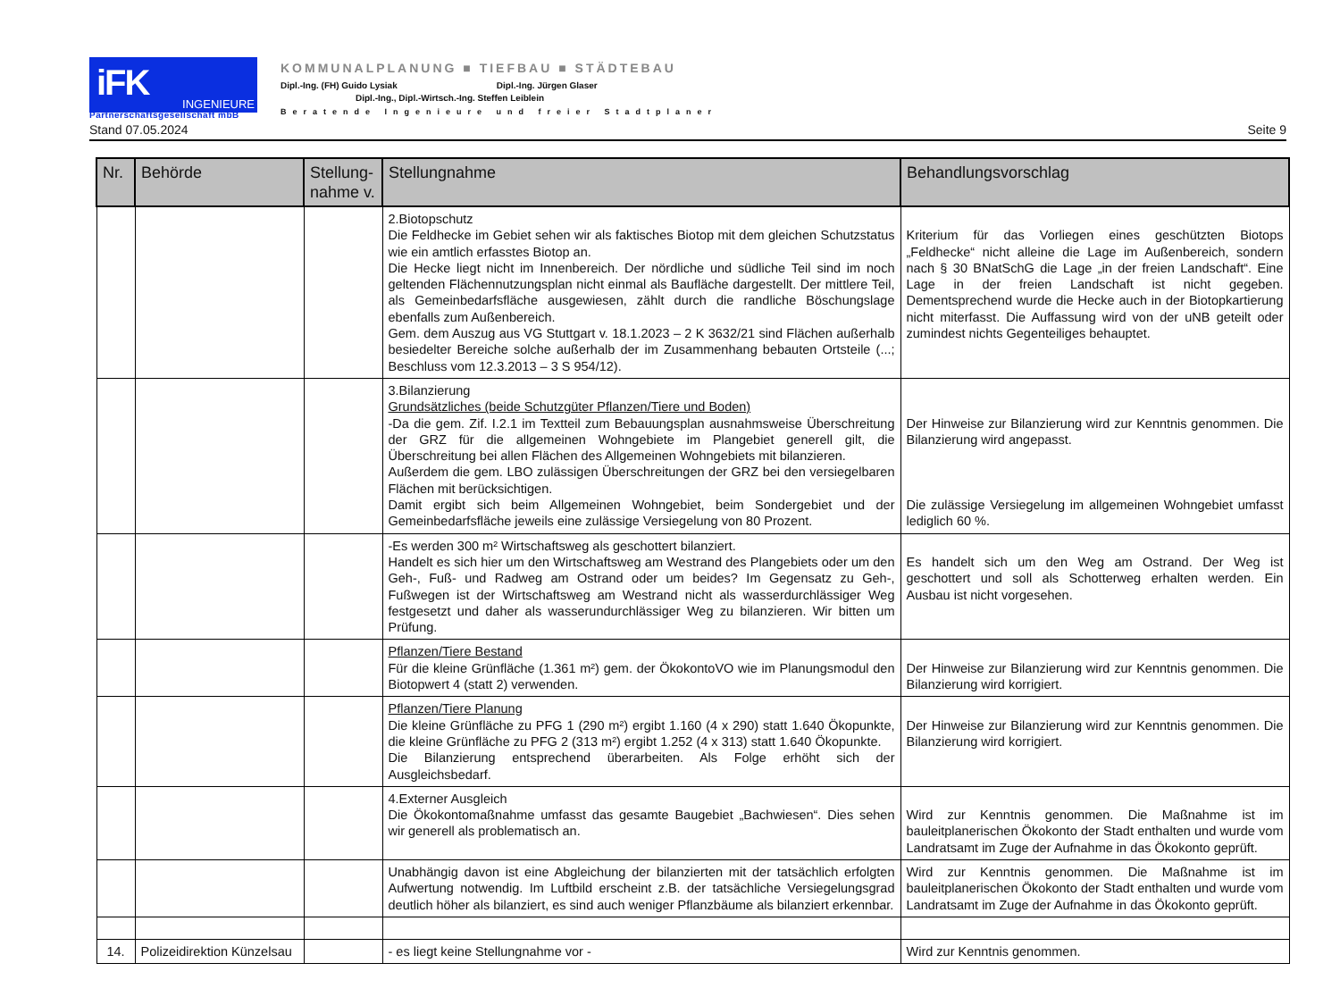iFK INGENIEURE
Partnerschaftsgesellschaft mbB
KOMMUNALPLANUNG ■ TIEFBAU ■ STÄDTEBAU
Dipl.-Ing. (FH) Guido Lysiak Dipl.-Ing. Jürgen Glaser
Dipl.-Ing., Dipl.-Wirtsch.-Ing. Steffen Leiblein
Beratende Ingenieure und freier Stadtplaner
Stand 07.05.2024 Seite 9
| Nr. | Behörde | Stellung-nahme v. | Stellungnahme | Behandlungsvorschlag |
| --- | --- | --- | --- | --- |
| | | | 2.Biotopschutz Die Feldhecke im Gebiet sehen wir als faktisches Biotop mit dem gleichen Schutzstatus wie ein amtlich erfasstes Biotop an. Die Hecke liegt nicht im Innenbereich. Der nördliche und südliche Teil sind im noch geltenden Flächennutzungsplan nicht einmal als Baufläche dargestellt. Der mittlere Teil, als Gemeinbedarfsfläche ausgewiesen, zählt durch die randliche Böschungslage ebenfalls zum Außenbereich. Gem. dem Auszug aus VG Stuttgart v. 18.1.2023 – 2 K 3632/21 sind Flächen außerhalb besiedelter Bereiche solche außerhalb der im Zusammenhang bebauten Ortsteile (...; Beschluss vom 12.3.2013 – 3 S 954/12). | Kriterium für das Vorliegen eines geschützten Biotops „Feldhecke“ nicht alleine die Lage im Außenbereich, sondern nach § 30 BNatSchG die Lage „in der freien Landschaft“. Eine Lage in der freien Landschaft ist nicht gegeben. Dementsprechend wurde die Hecke auch in der Biotopkartierung nicht miterfasst. Die Auffassung wird von der uNB geteilt oder zumindest nichts Gegenteiliges behauptet. |
| | | | 3.Bilanzierung Grundsätzliches (beide Schutzgüter Pflanzen/Tiere und Boden) -Da die gem. Zif. I.2.1 im Textteil zum Bebauungsplan ausnahmsweise Überschreitung der GRZ für die allgemeinen Wohngebiete im Plangebiet generell gilt, die Überschreitung bei allen Flächen des Allgemeinen Wohngebiets mit bilanzieren. Außerdem die gem. LBO zulässigen Überschreitungen der GRZ bei den versiegelbaren Flächen mit berücksichtigen. Damit ergibt sich beim Allgemeinen Wohngebiet, beim Sondergebiet und der Gemeinbedarfsfläche jeweils eine zulässige Versiegelung von 80 Prozent. | Der Hinweise zur Bilanzierung wird zur Kenntnis genommen. Die Bilanzierung wird angepasst. Die zulässige Versiegelung im allgemeinen Wohngebiet umfasst lediglich 60 %. |
| | | | -Es werden 300 m² Wirtschaftsweg als geschottert bilanziert. Handelt es sich hier um den Wirtschaftsweg am Westrand des Plangebiets oder um den Geh-, Fuß- und Radweg am Ostrand oder um beides? Im Gegensatz zu Geh-, Fußwegen ist der Wirtschaftsweg am Westrand nicht als wasserdurchlässiger Weg festgesetzt und daher als wasserundurchlässiger Weg zu bilanzieren. Wir bitten um Prüfung. | Es handelt sich um den Weg am Ostrand. Der Weg ist geschottert und soll als Schotterweg erhalten werden. Ein Ausbau ist nicht vorgesehen. |
| | | | Pflanzen/Tiere Bestand Für die kleine Grünfläche (1.361 m²) gem. der ÖkokontoVO wie im Planungsmodul den Biotopwert 4 (statt 2) verwenden. | Der Hinweise zur Bilanzierung wird zur Kenntnis genommen. Die Bilanzierung wird korrigiert. |
| | | | Pflanzen/Tiere Planung Die kleine Grünfläche zu PFG 1 (290 m²) ergibt 1.160 (4 x 290) statt 1.640 Ökopunkte, die kleine Grünfläche zu PFG 2 (313 m²) ergibt 1.252 (4 x 313) statt 1.640 Ökopunkte. Die Bilanzierung entsprechend überarbeiten. Als Folge erhöht sich der Ausgleichsbedarf. | Der Hinweise zur Bilanzierung wird zur Kenntnis genommen. Die Bilanzierung wird korrigiert. |
| | | | 4.Externer Ausgleich Die Ökokontomaßnahme umfasst das gesamte Baugebiet „Bachwiesen“. Dies sehen wir generell als problematisch an. | Wird zur Kenntnis genommen. Die Maßnahme ist im bauleitplanerischen Ökokonto der Stadt enthalten und wurde vom Landratsamt im Zuge der Aufnahme in das Ökokonto geprüft. |
| | | | Unabhängig davon ist eine Abgleichung der bilanzierten mit der tatsächlich erfolgten Aufwertung notwendig. Im Luftbild erscheint z.B. der tatsächliche Versiegelungsgrad deutlich höher als bilanziert, es sind auch weniger Pflanzbäume als bilanziert erkennbar. | Wird zur Kenntnis genommen. Die Maßnahme ist im bauleitplanerischen Ökokonto der Stadt enthalten und wurde vom Landratsamt im Zuge der Aufnahme in das Ökokonto geprüft. |
| 14. | Polizeidirektion Künzelsau | | - es liegt keine Stellungnahme vor - | Wird zur Kenntnis genommen. |